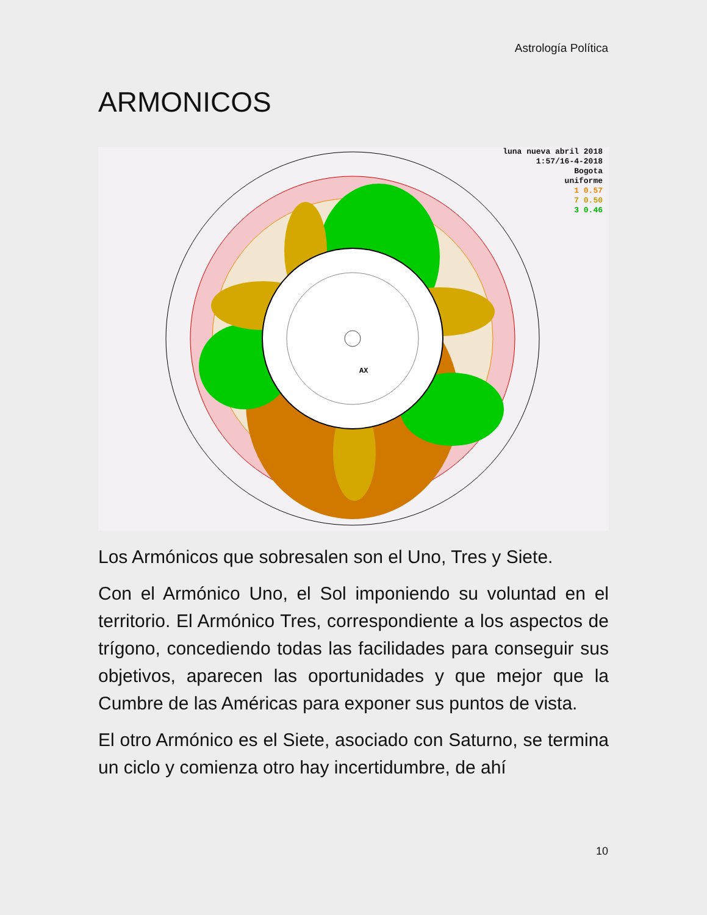Astrología Política
ARMONICOS
AX
luna nueva abril 2018
1:57/16-4-2018
Bogota
uniforme
1 0.57
7 0.50
3 0.46
Los Armónicos que sobresalen son el Uno, Tres y Siete.
Con el Armónico Uno, el Sol imponiendo su voluntad en el territorio. El Armónico Tres, correspondiente a los aspectos de trígono, concediendo todas las facilidades para conseguir sus objetivos, aparecen las oportunidades y que mejor que la Cumbre de las Américas para exponer sus puntos de vista.
El otro Armónico es el Siete, asociado con Saturno, se termina un ciclo y comienza otro hay incertidumbre, de ahí
10